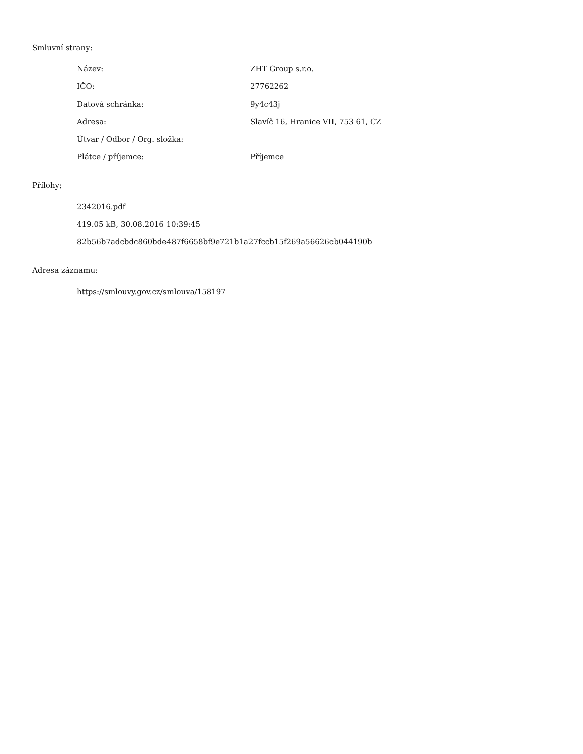Smluvní strany:
| Název: | ZHT Group s.r.o. |
| IČO: | 27762262 |
| Datová schránka: | 9y4c43j |
| Adresa: | Slavíč 16, Hranice VII, 753 61, CZ |
| Útvar / Odbor / Org. složka: | |
| Plátce / příjemce: | Příjemce |
Přílohy:
2342016.pdf
419.05 kB, 30.08.2016 10:39:45
82b56b7adcbdc860bde487f6658bf9e721b1a27fccb15f269a56626cb044190b
Adresa záznamu:
https://smlouvy.gov.cz/smlouva/158197